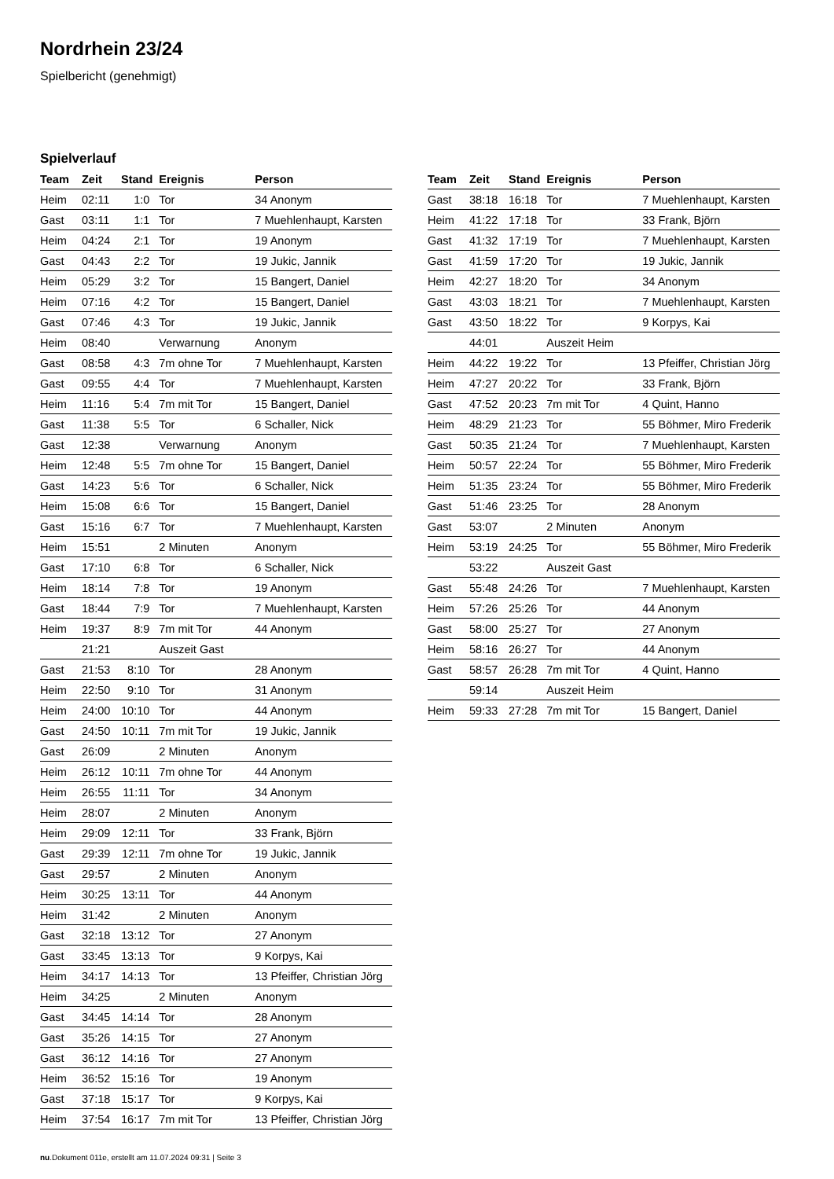Nordrhein 23/24
Spielbericht (genehmigt)
Spielverlauf
| Team | Zeit | Stand | Ereignis | Person |
| --- | --- | --- | --- | --- |
| Heim | 02:11 | 1:0 | Tor | 34 Anonym |
| Gast | 03:11 | 1:1 | Tor | 7 Muehlenhaupt, Karsten |
| Heim | 04:24 | 2:1 | Tor | 19 Anonym |
| Gast | 04:43 | 2:2 | Tor | 19 Jukic, Jannik |
| Heim | 05:29 | 3:2 | Tor | 15 Bangert, Daniel |
| Heim | 07:16 | 4:2 | Tor | 15 Bangert, Daniel |
| Gast | 07:46 | 4:3 | Tor | 19 Jukic, Jannik |
| Heim | 08:40 | | Verwarnung | Anonym |
| Gast | 08:58 | 4:3 | 7m ohne Tor | 7 Muehlenhaupt, Karsten |
| Gast | 09:55 | 4:4 | Tor | 7 Muehlenhaupt, Karsten |
| Heim | 11:16 | 5:4 | 7m mit Tor | 15 Bangert, Daniel |
| Gast | 11:38 | 5:5 | Tor | 6 Schaller, Nick |
| Gast | 12:38 | | Verwarnung | Anonym |
| Heim | 12:48 | 5:5 | 7m ohne Tor | 15 Bangert, Daniel |
| Gast | 14:23 | 5:6 | Tor | 6 Schaller, Nick |
| Heim | 15:08 | 6:6 | Tor | 15 Bangert, Daniel |
| Gast | 15:16 | 6:7 | Tor | 7 Muehlenhaupt, Karsten |
| Heim | 15:51 | | 2 Minuten | Anonym |
| Gast | 17:10 | 6:8 | Tor | 6 Schaller, Nick |
| Heim | 18:14 | 7:8 | Tor | 19 Anonym |
| Gast | 18:44 | 7:9 | Tor | 7 Muehlenhaupt, Karsten |
| Heim | 19:37 | 8:9 | 7m mit Tor | 44 Anonym |
| | 21:21 | | Auszeit Gast | |
| Gast | 21:53 | 8:10 | Tor | 28 Anonym |
| Heim | 22:50 | 9:10 | Tor | 31 Anonym |
| Heim | 24:00 | 10:10 | Tor | 44 Anonym |
| Gast | 24:50 | 10:11 | 7m mit Tor | 19 Jukic, Jannik |
| Gast | 26:09 | | 2 Minuten | Anonym |
| Heim | 26:12 | 10:11 | 7m ohne Tor | 44 Anonym |
| Heim | 26:55 | 11:11 | Tor | 34 Anonym |
| Heim | 28:07 | | 2 Minuten | Anonym |
| Heim | 29:09 | 12:11 | Tor | 33 Frank, Björn |
| Gast | 29:39 | 12:11 | 7m ohne Tor | 19 Jukic, Jannik |
| Gast | 29:57 | | 2 Minuten | Anonym |
| Heim | 30:25 | 13:11 | Tor | 44 Anonym |
| Heim | 31:42 | | 2 Minuten | Anonym |
| Gast | 32:18 | 13:12 | Tor | 27 Anonym |
| Gast | 33:45 | 13:13 | Tor | 9 Korpys, Kai |
| Heim | 34:17 | 14:13 | Tor | 13 Pfeiffer, Christian Jörg |
| Heim | 34:25 | | 2 Minuten | Anonym |
| Gast | 34:45 | 14:14 | Tor | 28 Anonym |
| Gast | 35:26 | 14:15 | Tor | 27 Anonym |
| Gast | 36:12 | 14:16 | Tor | 27 Anonym |
| Heim | 36:52 | 15:16 | Tor | 19 Anonym |
| Gast | 37:18 | 15:17 | Tor | 9 Korpys, Kai |
| Heim | 37:54 | 16:17 | 7m mit Tor | 13 Pfeiffer, Christian Jörg |
| Team | Zeit | Stand | Ereignis | Person |
| --- | --- | --- | --- | --- |
| Gast | 38:18 | 16:18 | Tor | 7 Muehlenhaupt, Karsten |
| Heim | 41:22 | 17:18 | Tor | 33 Frank, Björn |
| Gast | 41:32 | 17:19 | Tor | 7 Muehlenhaupt, Karsten |
| Gast | 41:59 | 17:20 | Tor | 19 Jukic, Jannik |
| Heim | 42:27 | 18:20 | Tor | 34 Anonym |
| Gast | 43:03 | 18:21 | Tor | 7 Muehlenhaupt, Karsten |
| Gast | 43:50 | 18:22 | Tor | 9 Korpys, Kai |
| | 44:01 | | Auszeit Heim | |
| Heim | 44:22 | 19:22 | Tor | 13 Pfeiffer, Christian Jörg |
| Heim | 47:27 | 20:22 | Tor | 33 Frank, Björn |
| Gast | 47:52 | 20:23 | 7m mit Tor | 4 Quint, Hanno |
| Heim | 48:29 | 21:23 | Tor | 55 Böhmer, Miro Frederik |
| Gast | 50:35 | 21:24 | Tor | 7 Muehlenhaupt, Karsten |
| Heim | 50:57 | 22:24 | Tor | 55 Böhmer, Miro Frederik |
| Heim | 51:35 | 23:24 | Tor | 55 Böhmer, Miro Frederik |
| Gast | 51:46 | 23:25 | Tor | 28 Anonym |
| Gast | 53:07 | | 2 Minuten | Anonym |
| Heim | 53:19 | 24:25 | Tor | 55 Böhmer, Miro Frederik |
| | 53:22 | | Auszeit Gast | |
| Gast | 55:48 | 24:26 | Tor | 7 Muehlenhaupt, Karsten |
| Heim | 57:26 | 25:26 | Tor | 44 Anonym |
| Gast | 58:00 | 25:27 | Tor | 27 Anonym |
| Heim | 58:16 | 26:27 | Tor | 44 Anonym |
| Gast | 58:57 | 26:28 | 7m mit Tor | 4 Quint, Hanno |
| | 59:14 | | Auszeit Heim | |
| Heim | 59:33 | 27:28 | 7m mit Tor | 15 Bangert, Daniel |
nu.Dokument 011e, erstellt am 11.07.2024 09:31 | Seite 3